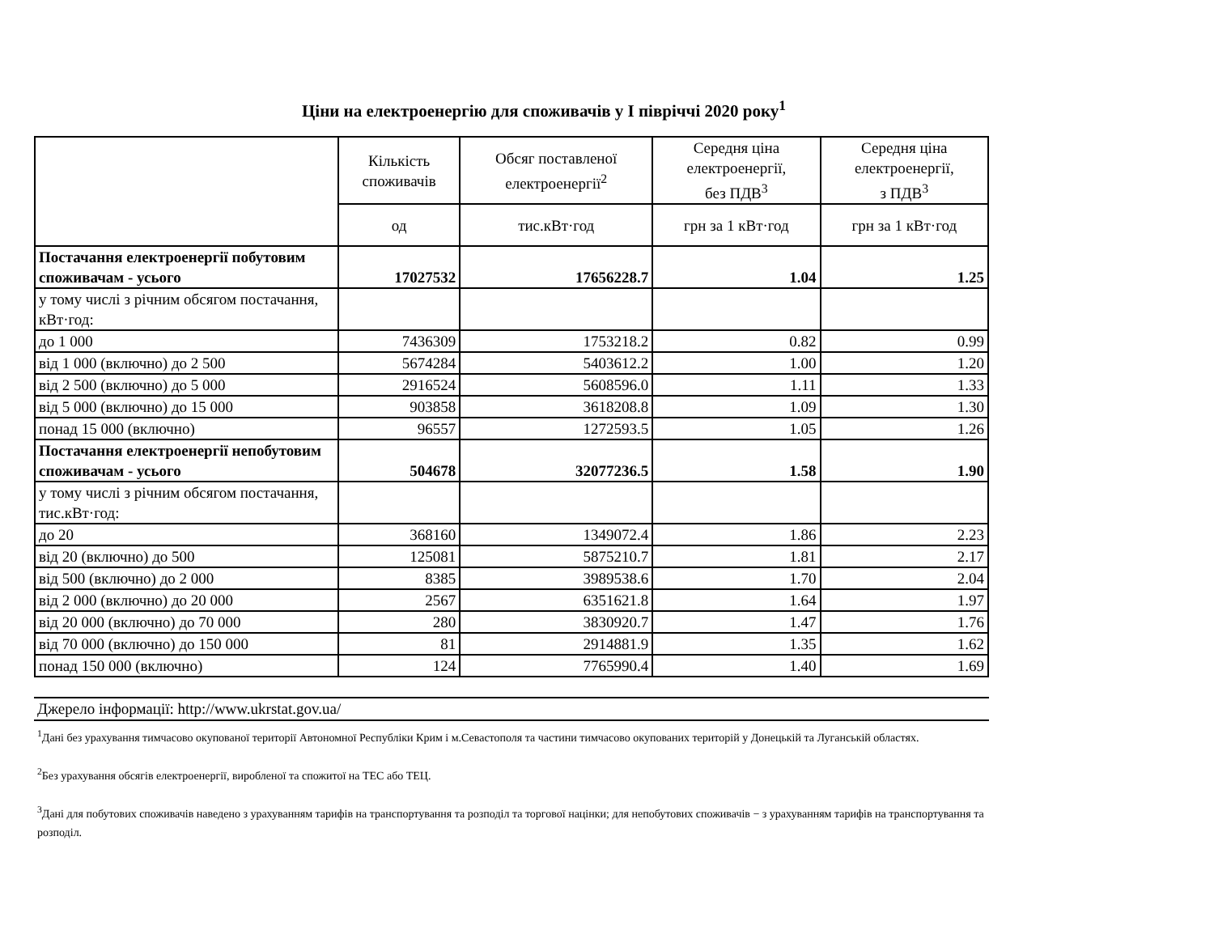Ціни на електроенергію для споживачів у І півріччі 2020 року<sup>1</sup>
| | Кількість споживачів | Обсяг поставленої електроенергії<sup>2</sup> | Середня ціна електроенергії, без ПДВ<sup>3</sup> | Середня ціна електроенергії, з ПДВ<sup>3</sup> |
| --- | --- | --- | --- | --- |
| | од | тис.кВт·год | грн за 1 кВт·год | грн за 1 кВт·год |
| Постачання електроенергії побутовим споживачам - усього | 17027532 | 17656228.7 | 1.04 | 1.25 |
| у тому числі з річним обсягом постачання, кВт·год: | | | | |
| до 1 000 | 7436309 | 1753218.2 | 0.82 | 0.99 |
| від 1 000 (включно) до 2 500 | 5674284 | 5403612.2 | 1.00 | 1.20 |
| від 2 500 (включно) до 5 000 | 2916524 | 5608596.0 | 1.11 | 1.33 |
| від 5 000 (включно) до 15 000 | 903858 | 3618208.8 | 1.09 | 1.30 |
| понад 15 000 (включно) | 96557 | 1272593.5 | 1.05 | 1.26 |
| Постачання електроенергії непобутовим споживачам - усього | 504678 | 32077236.5 | 1.58 | 1.90 |
| у тому числі з річним обсягом постачання, тис.кВт·год: | | | | |
| до 20 | 368160 | 1349072.4 | 1.86 | 2.23 |
| від 20 (включно) до 500 | 125081 | 5875210.7 | 1.81 | 2.17 |
| від 500 (включно) до 2 000 | 8385 | 3989538.6 | 1.70 | 2.04 |
| від 2 000 (включно) до 20 000 | 2567 | 6351621.8 | 1.64 | 1.97 |
| від 20 000 (включно) до 70 000 | 280 | 3830920.7 | 1.47 | 1.76 |
| від 70 000 (включно) до 150 000 | 81 | 2914881.9 | 1.35 | 1.62 |
| понад 150 000 (включно) | 124 | 7765990.4 | 1.40 | 1.69 |
Джерело інформації: http://www.ukrstat.gov.ua/
<sup>1</sup> Дані без урахування тимчасово окупованої території Автономної Республіки Крим і м.Севастополя та частини тимчасово окупованих територій у Донецькій та Луганській областях.
<sup>2</sup> Без урахування обсягів електроенергії, виробленої та спожитої на ТЕС або ТЕЦ.
<sup>3</sup> Дані для побутових споживачів наведено з урахуванням тарифів на транспортування та розподіл та торгової націнки; для непобутових споживачів − з урахуванням тарифів на транспортування та розподіл.